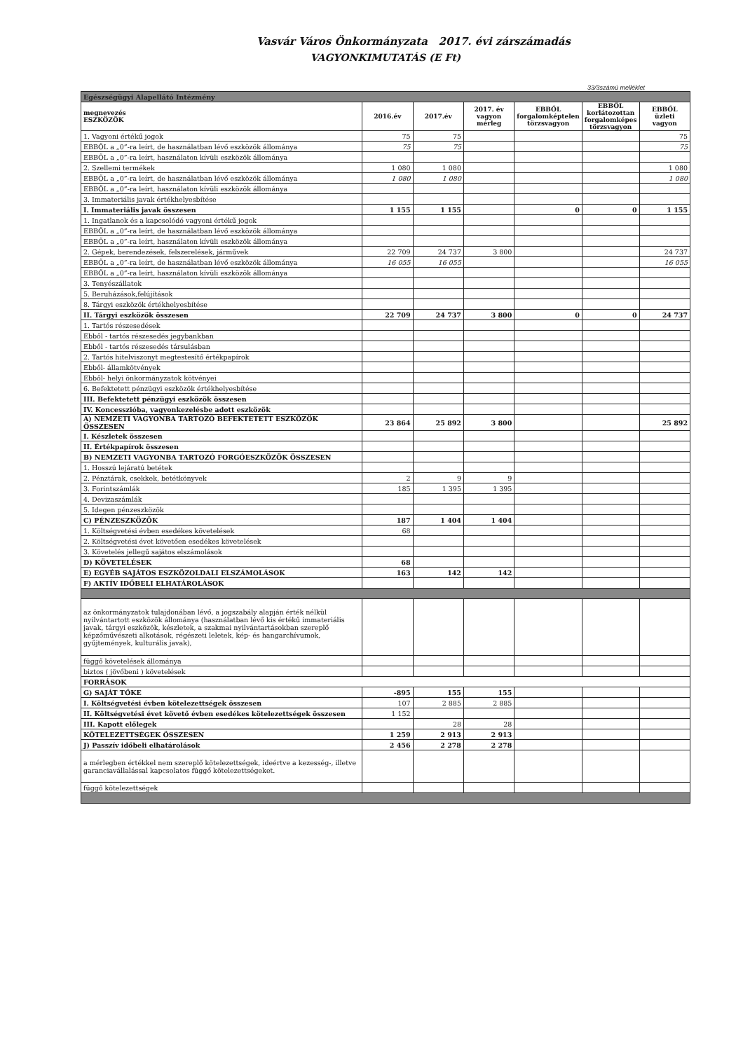Vasvár Város Önkormányzata 2017. évi zárszámadás
VAGYONKIMUTATÁS (E Ft)
33/3számú melléklet
| Egészségügyi Alapellátó Intézmény | | | | | | |
| megnevezés ESZKÖZÖK | 2016.év | 2017.év | 2017. év vagyon mérleg | EBBŐL forgalomképtelen törzsvagyon | EBBŐL korlátozottan forgalomképes törzsvagyon | EBBŐL üzleti vagyon |
| 1. Vagyoni értékű jogok | 75 | 75 | | | | 75 |
| EBBŐL a „0”-ra leírt, de használatban lévő eszközök állománya | 75 | 75 | | | | 75 |
| EBBŐL a „0”-ra leírt, használaton kívüli eszközök állománya | | | | | | |
| 2. Szellemi termékek | 1 080 | 1 080 | | | | 1 080 |
| EBBŐL a „0”-ra leírt, de használatban lévő eszközök állománya | 1 080 | 1 080 | | | | 1 080 |
| EBBŐL a „0”-ra leírt, használaton kívüli eszközök állománya | | | | | | |
| 3. Immateriális javak értékhelyesbítése | | | | | | |
| I. Immateriális javak összesen | 1 155 | 1 155 | | 0 | 0 | 1 155 |
| 1. Ingatlanok és a kapcsolódó vagyoni értékű jogok | | | | | | |
| EBBŐL a „0”-ra leírt, de használatban lévő eszközök állománya | | | | | | |
| EBBŐL a „0”-ra leírt, használaton kívüli eszközök állománya | | | | | | |
| 2. Gépek, berendezések, felszerelések, járművek | 22 709 | 24 737 | 3 800 | | | 24 737 |
| EBBŐL a „0”-ra leírt, de használatban lévő eszközök állománya | 16 055 | 16 055 | | | | 16 055 |
| EBBŐL a „0”-ra leírt, használaton kívüli eszközök állománya | | | | | | |
| 3. Tenyészállatok | | | | | | |
| 5. Beruházások,felújítások | | | | | | |
| 8. Tárgyi eszközök értékhelyesbítése | | | | | | |
| II. Tárgyi eszközök összesen | 22 709 | 24 737 | 3 800 | 0 | 0 | 24 737 |
| 1. Tartós részesedések | | | | | | |
| Ebből - tartós részesedés jegybankban | | | | | | |
| Ebből - tartós részesedés társulásban | | | | | | |
| 2. Tartós hitelviszonyt megtestesítő értékpapírok | | | | | | |
| Ebből- államkötvények | | | | | | |
| Ebből- helyi önkormányzatok kötvényei | | | | | | |
| 6. Befektetett pénzügyi eszközök értékhelyesbítése | | | | | | |
| III. Befektetett pénzügyi eszközök összesen | | | | | | |
| IV. Koncesszióba, vagyonkezelésbe adott eszközök | | | | | | |
| A) NEMZETI VAGYONBA TARTOZÓ BEFEKTETETT ESZKÖZÖK ÖSSZESEN | 23 864 | 25 892 | 3 800 | | | 25 892 |
| I. Készletek összesen | | | | | | |
| II. Értékpapírok összesen | | | | | | |
| B) NEMZETI VAGYONBA TARTOZÓ FORGÓESZKÖZÖK ÖSSZESEN | | | | | | |
| 1. Hosszú lejáratú betétek | | | | | | |
| 2. Pénztárak, csekkek, betétkönyvek | 2 | 9 | 9 | | | |
| 3. Forintszámlák | 185 | 1 395 | 1 395 | | | |
| 4. Devizaszámlák | | | | | | |
| 5. Idegen pénzeszközök | | | | | | |
| C) PÉNZESZKÖZÖK | 187 | 1 404 | 1 404 | | | |
| 1. Költségvetési évben esedékes követelések | 68 | | | | | |
| 2. Költségvetési évet követően esedékes követelések | | | | | | |
| 3. Követelés jellegű sajátos elszámolások | | | | | | |
| D) KÖVETELÉSEK | 68 | | | | | |
| E) EGYÉB SAJÁTOS ESZKÖZOLDALI ELSZÁMOLÁSOK | 163 | 142 | 142 | | | |
| F) AKTÍV IDŐBELI ELHATÁROLÁSOK | | | | | | |
| az önkormányzatok tulajdonában lévő, a jogszabály alapján érték nélkül nyilvántartott eszközök állománya (használatban lévő kis értékű immateriális javak, tárgyi eszközök, készletek, a szakmai nyilvántartásokban szereplő képzőművészeti alkotások, régészeti leletek, kép- és hangarchívumok, gyűjtemények, kulturális javak), | | | | | | |
| függő követelések állománya | | | | | | |
| biztos ( jövőbeni ) követelések | | | | | | |
| FORRÁSOK | | | | | | |
| G) SAJÁT TŐKE | -895 | 155 | 155 | | | |
| I. Költségvetési évben kötelezettségek összesen | 107 | 2 885 | 2 885 | | | |
| II. Költségvetési évet követő évben esedékes kötelezettségek összesen | 1 152 | | | | | |
| III. Kapott előlegek | | 28 | 28 | | | |
| KÖTELEZETTSÉGEK ÖSSZESEN | 1 259 | 2 913 | 2 913 | | | |
| J) Passzív időbeli elhatárolások | 2 456 | 2 278 | 2 278 | | | |
| a mérlegben értékkel nem szereplő kötelezettségek, ideértve a kezesség-, illetve garanciavállalással kapcsolatos függő kötelezettségeket. | | | | | | |
| függő kötelezettségek | | | | | | |